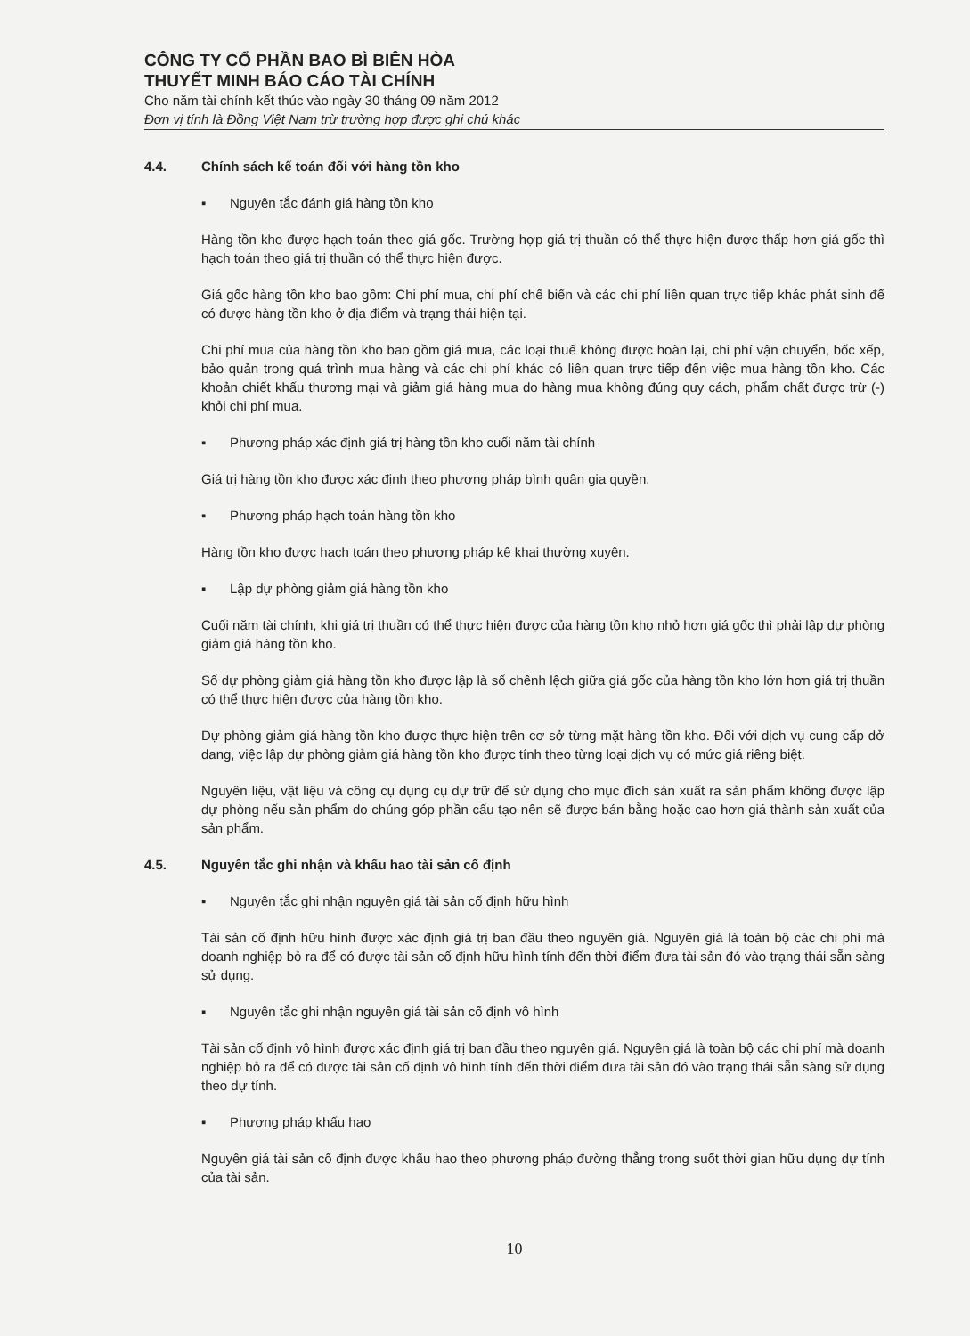CÔNG TY CỔ PHẦN BAO BÌ BIÊN HÒA
THUYẾT MINH BÁO CÁO TÀI CHÍNH
Cho năm tài chính kết thúc vào ngày 30 tháng 09 năm 2012
Đơn vị tính là Đồng Việt Nam trừ trường hợp được ghi chú khác
4.4. Chính sách kế toán đối với hàng tồn kho
▪ Nguyên tắc đánh giá hàng tồn kho
Hàng tồn kho được hạch toán theo giá gốc. Trường hợp giá trị thuần có thể thực hiện được thấp hơn giá gốc thì hạch toán theo giá trị thuần có thể thực hiện được.
Giá gốc hàng tồn kho bao gồm: Chi phí mua, chi phí chế biến và các chi phí liên quan trực tiếp khác phát sinh để có được hàng tồn kho ở địa điểm và trạng thái hiện tại.
Chi phí mua của hàng tồn kho bao gồm giá mua, các loại thuế không được hoàn lại, chi phí vận chuyển, bốc xếp, bảo quản trong quá trình mua hàng và các chi phí khác có liên quan trực tiếp đến việc mua hàng tồn kho. Các khoản chiết khấu thương mại và giảm giá hàng mua do hàng mua không đúng quy cách, phẩm chất được trừ (-) khỏi chi phí mua.
▪ Phương pháp xác định giá trị hàng tồn kho cuối năm tài chính
Giá trị hàng tồn kho được xác định theo phương pháp bình quân gia quyền.
▪ Phương pháp hạch toán hàng tồn kho
Hàng tồn kho được hạch toán theo phương pháp kê khai thường xuyên.
▪ Lập dự phòng giảm giá hàng tồn kho
Cuối năm tài chính, khi giá trị thuần có thể thực hiện được của hàng tồn kho nhỏ hơn giá gốc thì phải lập dự phòng giảm giá hàng tồn kho.
Số dự phòng giảm giá hàng tồn kho được lập là số chênh lệch giữa giá gốc của hàng tồn kho lớn hơn giá trị thuần có thể thực hiện được của hàng tồn kho.
Dự phòng giảm giá hàng tồn kho được thực hiện trên cơ sở từng mặt hàng tồn kho. Đối với dịch vụ cung cấp dở dang, việc lập dự phòng giảm giá hàng tồn kho được tính theo từng loại dịch vụ có mức giá riêng biệt.
Nguyên liệu, vật liệu và công cụ dụng cụ dự trữ để sử dụng cho mục đích sản xuất ra sản phẩm không được lập dự phòng nếu sản phẩm do chúng góp phần cấu tạo nên sẽ được bán bằng hoặc cao hơn giá thành sản xuất của sản phẩm.
4.5. Nguyên tắc ghi nhận và khấu hao tài sản cố định
▪ Nguyên tắc ghi nhận nguyên giá tài sản cố định hữu hình
Tài sản cố định hữu hình được xác định giá trị ban đầu theo nguyên giá. Nguyên giá là toàn bộ các chi phí mà doanh nghiệp bỏ ra để có được tài sản cố định hữu hình tính đến thời điểm đưa tài sản đó vào trạng thái sẵn sàng sử dụng.
▪ Nguyên tắc ghi nhận nguyên giá tài sản cố định vô hình
Tài sản cố định vô hình được xác định giá trị ban đầu theo nguyên giá. Nguyên giá là toàn bộ các chi phí mà doanh nghiệp bỏ ra để có được tài sản cố định vô hình tính đến thời điểm đưa tài sản đó vào trạng thái sẵn sàng sử dụng theo dự tính.
▪ Phương pháp khấu hao
Nguyên giá tài sản cố định được khấu hao theo phương pháp đường thẳng trong suốt thời gian hữu dụng dự tính của tài sản.
10